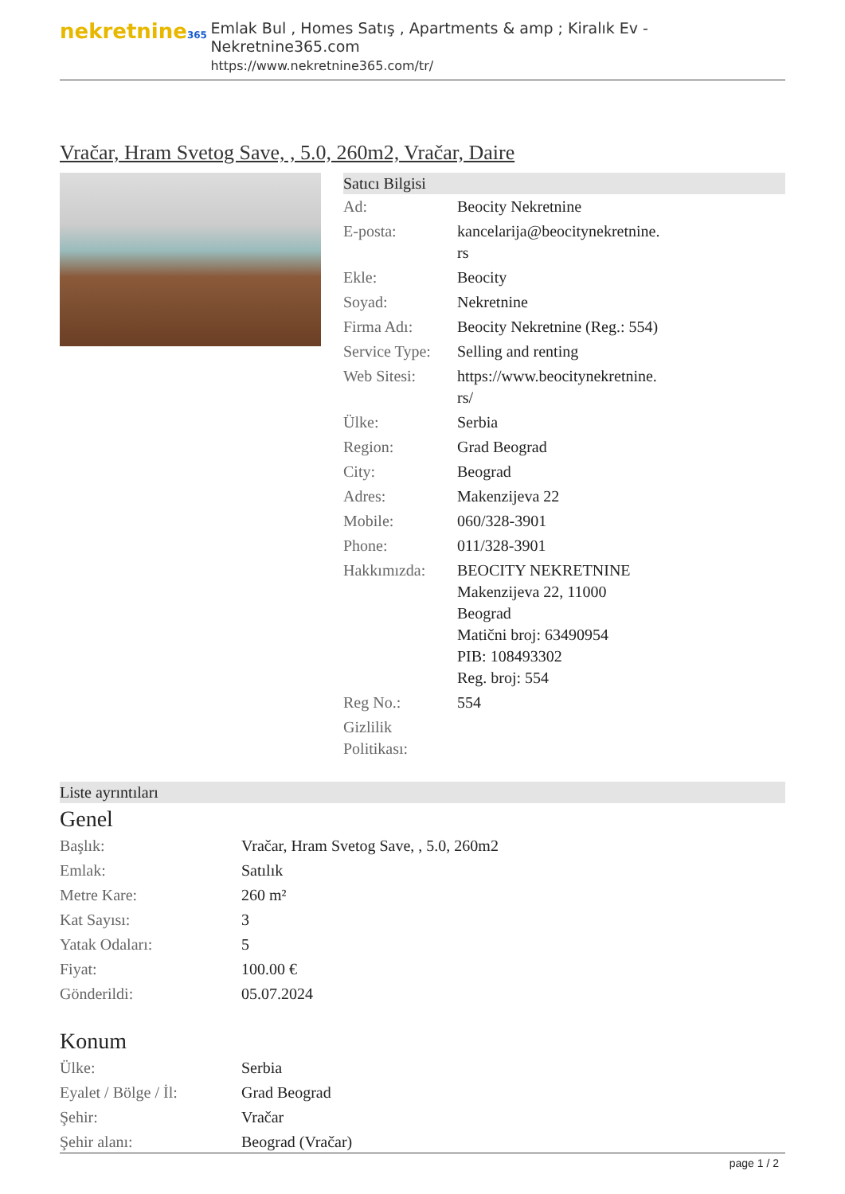nekretnine365
Emlak Bul , Homes Satış , Apartments & amp ; Kiralık Ev - Nekretnine365.com
https://www.nekretnine365.com/tr/
Vračar, Hram Svetog Save, , 5.0, 260m2, Vračar, Daire
Satıcı Bilgisi
| Ad: | Beocity Nekretnine |
| E-posta: | kancelarija@beocitynekretnine. rs |
| Ekle: | Beocity |
| Soyad: | Nekretnine |
| Firma Adı: | Beocity Nekretnine (Reg.: 554) |
| Service Type: | Selling and renting |
| Web Sitesi: | https://www.beocitynekretnine. rs/ |
| Ülke: | Serbia |
| Region: | Grad Beograd |
| City: | Beograd |
| Adres: | Makenzijeva 22 |
| Mobile: | 060/328-3901 |
| Phone: | 011/328-3901 |
| Hakkımızda: | BEOCITY NEKRETNINE Makenzijeva 22, 11000 Beograd Matični broj: 63490954 PIB: 108493302 Reg. broj: 554 |
| Reg No.: | 554 |
| Gizlilik Politikası: | |
Liste ayrıntıları
Genel
| Başlık: | Vračar, Hram Svetog Save, , 5.0, 260m2 |
| Emlak: | Satılık |
| Metre Kare: | 260 m² |
| Kat Sayısı: | 3 |
| Yatak Odaları: | 5 |
| Fiyat: | 100.00 € |
| Gönderildi: | 05.07.2024 |
Konum
| Ülke: | Serbia |
| Eyalet / Bölge / İl: | Grad Beograd |
| Şehir: | Vračar |
| Şehir alanı: | Beograd (Vračar) |
page 1 / 2